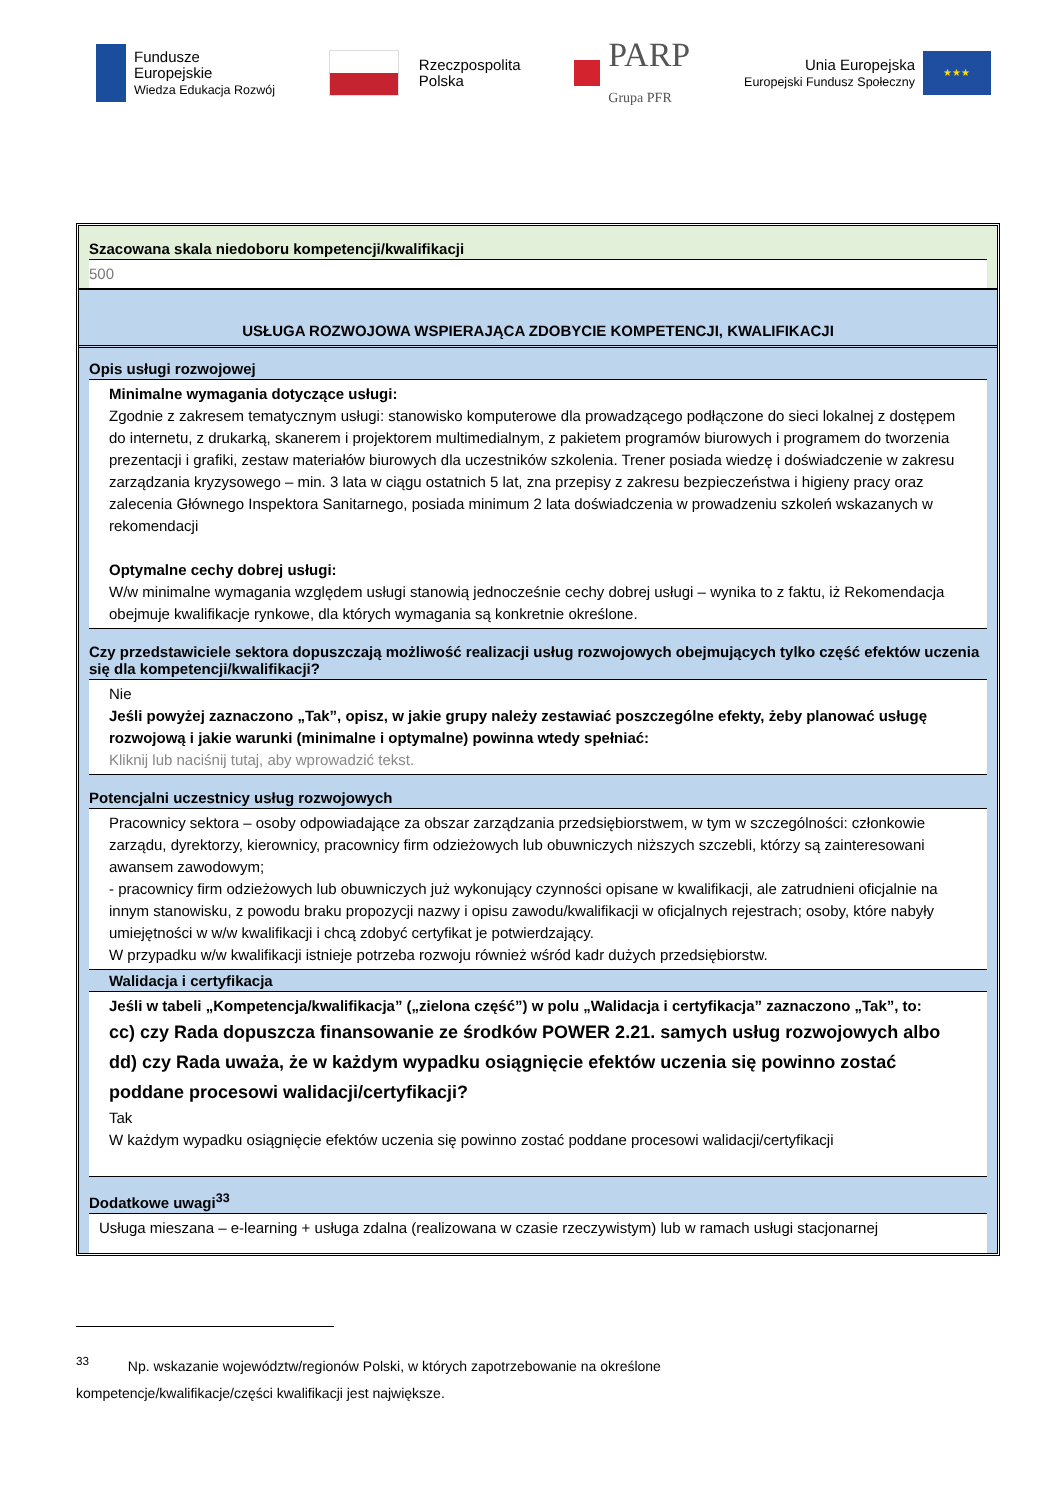Fundusze
Europejskie
Wiedza Edukacja Rozwój
Rzeczpospolita
Polska
PARP
Grupa PFR
Unia Europejska
Europejski Fundusz Społeczny
★★★
Szacowana skala niedoboru kompetencji/kwalifikacji
500
USŁUGA ROZWOJOWA WSPIERAJĄCA ZDOBYCIE KOMPETENCJI, KWALIFIKACJI
Opis usługi rozwojowej
Minimalne wymagania dotyczące usługi:
Zgodnie z zakresem tematycznym usługi: stanowisko komputerowe dla prowadzącego podłączone do sieci lokalnej z dostępem do internetu, z drukarką, skanerem i projektorem multimedialnym, z pakietem programów biurowych i programem do tworzenia prezentacji i grafiki, zestaw materiałów biurowych dla uczestników szkolenia. Trener posiada wiedzę i doświadczenie w zakresu zarządzania kryzysowego – min. 3 lata w ciągu ostatnich 5 lat, zna przepisy z zakresu bezpieczeństwa i higieny pracy oraz zalecenia Głównego Inspektora Sanitarnego, posiada minimum 2 lata doświadczenia w prowadzeniu szkoleń wskazanych w rekomendacji
Optymalne cechy dobrej usługi:
W/w minimalne wymagania względem usługi stanowią jednocześnie cechy dobrej usługi – wynika to z faktu, iż Rekomendacja obejmuje kwalifikacje rynkowe, dla których wymagania są konkretnie określone.
Czy przedstawiciele sektora dopuszczają możliwość realizacji usług rozwojowych obejmujących tylko część efektów uczenia się dla kompetencji/kwalifikacji?
Nie
Jeśli powyżej zaznaczono „Tak”, opisz, w jakie grupy należy zestawiać poszczególne efekty, żeby planować usługę rozwojową i jakie warunki (minimalne i optymalne) powinna wtedy spełniać:
Kliknij lub naciśnij tutaj, aby wprowadzić tekst.
Potencjalni uczestnicy usług rozwojowych
Pracownicy sektora – osoby odpowiadające za obszar zarządzania przedsiębiorstwem, w tym w szczególności: członkowie zarządu, dyrektorzy, kierownicy, pracownicy firm odzieżowych lub obuwniczych niższych szczebli, którzy są zainteresowani awansem zawodowym;
- pracownicy firm odzieżowych lub obuwniczych już wykonujący czynności opisane w kwalifikacji, ale zatrudnieni oficjalnie na innym stanowisku, z powodu braku propozycji nazwy i opisu zawodu/kwalifikacji w oficjalnych rejestrach; osoby, które nabyły umiejętności w w/w kwalifikacji i chcą zdobyć certyfikat je potwierdzający.
W przypadku w/w kwalifikacji istnieje potrzeba rozwoju również wśród kadr dużych przedsiębiorstw.
Walidacja i certyfikacja
Jeśli w tabeli „Kompetencja/kwalifikacja” („zielona część”) w polu „Walidacja i certyfikacja” zaznaczono „Tak”, to:
cc) czy Rada dopuszcza finansowanie ze środków POWER 2.21. samych usług rozwojowych albo
dd) czy Rada uważa, że w każdym wypadku osiągnięcie efektów uczenia się powinno zostać poddane procesowi walidacji/certyfikacji?
Tak
W każdym wypadku osiągnięcie efektów uczenia się powinno zostać poddane procesowi walidacji/certyfikacji
Dodatkowe uwagi<sup>33</sup>
Usługa mieszana – e-learning + usługa zdalna (realizowana w czasie rzeczywistym) lub w ramach usługi stacjonarnej
<sup>33</sup> Np. wskazanie województw/regionów Polski, w których zapotrzebowanie na określone
kompetencje/kwalifikacje/części kwalifikacji jest największe.